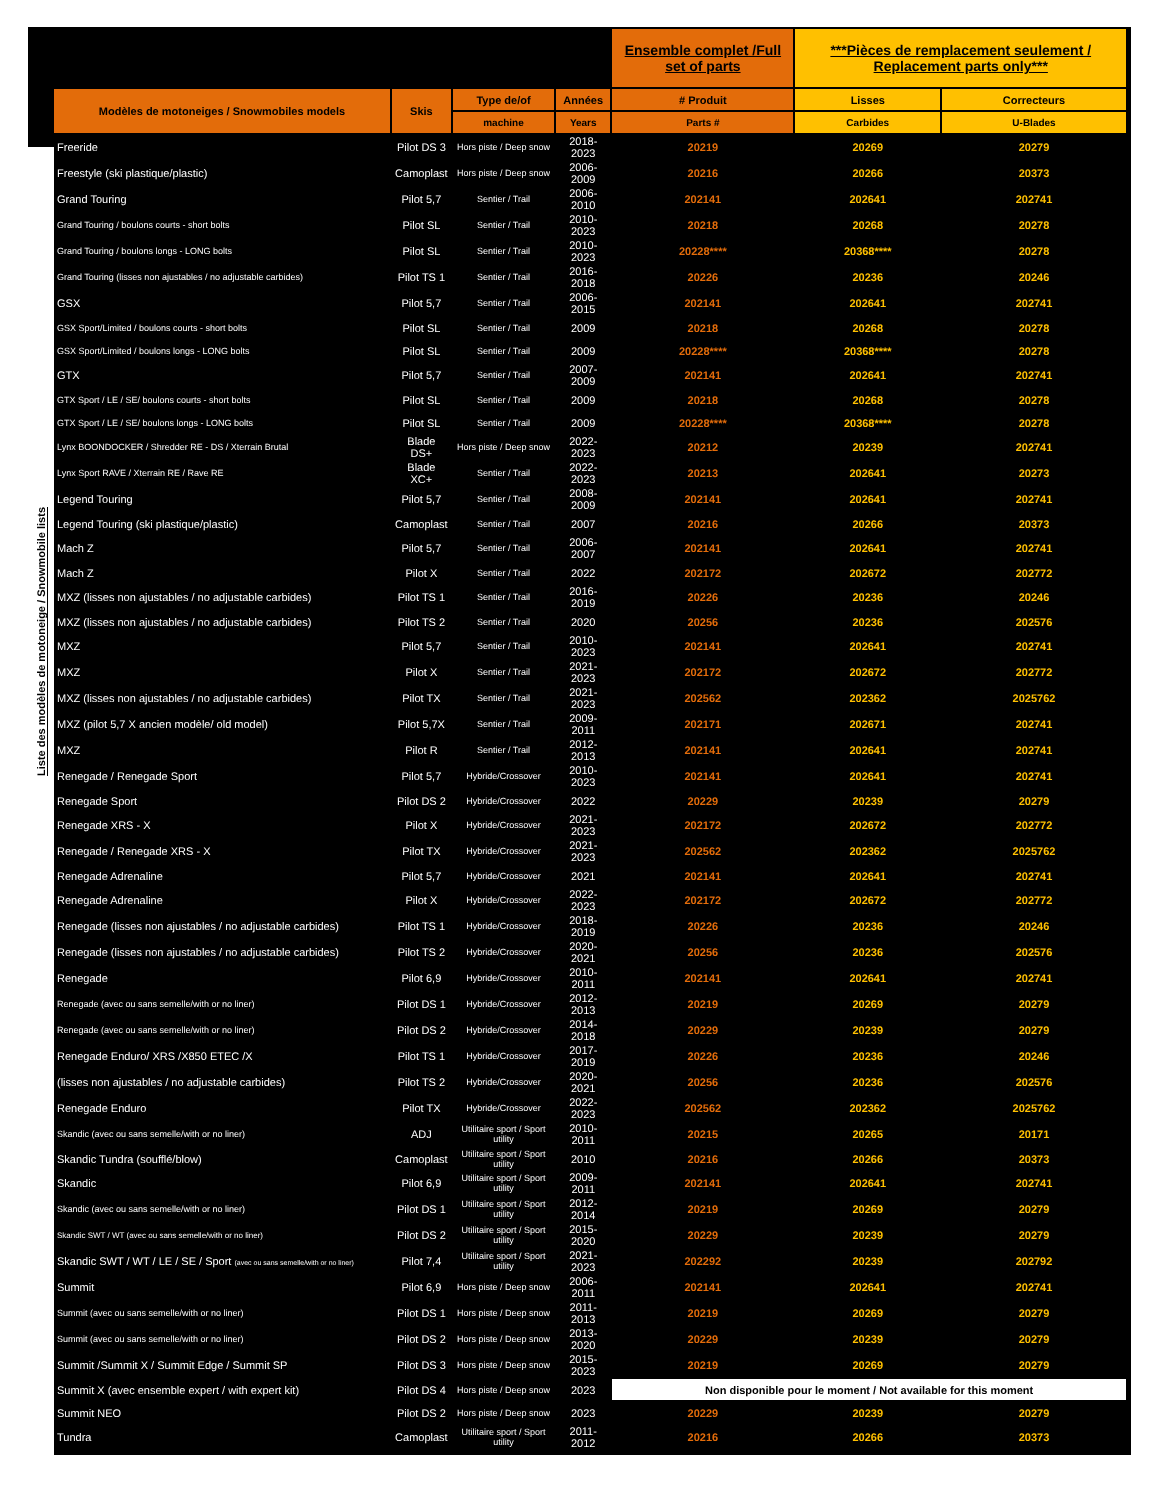Liste des modèles de motoneige / Snowmobile lists
| | | | | Ensemble complet /Full set of parts | ***Pièces de remplacement seulement / Replacement parts only*** | |
| --- | --- | --- | --- | --- | --- | --- |
| Modèles de motoneiges / Snowmobiles models | Skis | Type de/of | Années | # Produit | Lisses | Correcteurs |
| | | machine | Years | Parts # | Carbides | U-Blades |
| Freeride | Pilot DS 3 | Hors piste / Deep snow | 2018-2023 | 20219 | 20269 | 20279 |
| Freestyle (ski plastique/plastic) | Camoplast | Hors piste / Deep snow | 2006-2009 | 20216 | 20266 | 20373 |
| Grand Touring | Pilot 5,7 | Sentier / Trail | 2006-2010 | 202141 | 202641 | 202741 |
| Grand Touring / boulons courts - short bolts | Pilot SL | Sentier / Trail | 2010-2023 | 20218 | 20268 | 20278 |
| Grand Touring / boulons longs - LONG bolts | Pilot SL | Sentier / Trail | 2010-2023 | 20228**** | 20368**** | 20278 |
| Grand Touring (lisses non ajustables / no adjustable carbides) | Pilot TS 1 | Sentier / Trail | 2016-2018 | 20226 | 20236 | 20246 |
| GSX | Pilot 5,7 | Sentier / Trail | 2006-2015 | 202141 | 202641 | 202741 |
| GSX Sport/Limited / boulons courts - short bolts | Pilot SL | Sentier / Trail | 2009 | 20218 | 20268 | 20278 |
| GSX Sport/Limited / boulons longs - LONG bolts | Pilot SL | Sentier / Trail | 2009 | 20228**** | 20368**** | 20278 |
| GTX | Pilot 5,7 | Sentier / Trail | 2007-2009 | 202141 | 202641 | 202741 |
| GTX Sport / LE / SE/ boulons courts - short bolts | Pilot SL | Sentier / Trail | 2009 | 20218 | 20268 | 20278 |
| GTX Sport / LE / SE/ boulons longs - LONG bolts | Pilot SL | Sentier / Trail | 2009 | 20228**** | 20368**** | 20278 |
| Lynx BOONDOCKER / Shredder RE - DS / Xterrain Brutal | Blade DS+ | Hors piste / Deep snow | 2022-2023 | 20212 | 20239 | 202741 |
| Lynx Sport RAVE / Xterrain RE / Rave RE | Blade XC+ | Sentier / Trail | 2022-2023 | 20213 | 202641 | 20273 |
| Legend Touring | Pilot 5,7 | Sentier / Trail | 2008-2009 | 202141 | 202641 | 202741 |
| Legend Touring (ski plastique/plastic) | Camoplast | Sentier / Trail | 2007 | 20216 | 20266 | 20373 |
| Mach Z | Pilot 5,7 | Sentier / Trail | 2006-2007 | 202141 | 202641 | 202741 |
| Mach Z | Pilot X | Sentier / Trail | 2022 | 202172 | 202672 | 202772 |
| MXZ (lisses non ajustables / no adjustable carbides) | Pilot TS 1 | Sentier / Trail | 2016-2019 | 20226 | 20236 | 20246 |
| MXZ (lisses non ajustables / no adjustable carbides) | Pilot TS 2 | Sentier / Trail | 2020 | 20256 | 20236 | 202576 |
| MXZ | Pilot 5,7 | Sentier / Trail | 2010-2023 | 202141 | 202641 | 202741 |
| MXZ | Pilot X | Sentier / Trail | 2021-2023 | 202172 | 202672 | 202772 |
| MXZ (lisses non ajustables / no adjustable carbides) | Pilot TX | Sentier / Trail | 2021-2023 | 202562 | 202362 | 2025762 |
| MXZ (pilot 5,7 X ancien modèle/ old model) | Pilot 5,7X | Sentier / Trail | 2009-2011 | 202171 | 202671 | 202741 |
| MXZ | Pilot R | Sentier / Trail | 2012-2013 | 202141 | 202641 | 202741 |
| Renegade / Renegade Sport | Pilot 5,7 | Hybride/Crossover | 2010-2023 | 202141 | 202641 | 202741 |
| Renegade Sport | Pilot DS 2 | Hybride/Crossover | 2022 | 20229 | 20239 | 20279 |
| Renegade XRS - X | Pilot X | Hybride/Crossover | 2021-2023 | 202172 | 202672 | 202772 |
| Renegade / Renegade XRS - X | Pilot TX | Hybride/Crossover | 2021-2023 | 202562 | 202362 | 2025762 |
| Renegade Adrenaline | Pilot 5,7 | Hybride/Crossover | 2021 | 202141 | 202641 | 202741 |
| Renegade Adrenaline | Pilot X | Hybride/Crossover | 2022-2023 | 202172 | 202672 | 202772 |
| Renegade (lisses non ajustables / no adjustable carbides) | Pilot TS 1 | Hybride/Crossover | 2018-2019 | 20226 | 20236 | 20246 |
| Renegade (lisses non ajustables / no adjustable carbides) | Pilot TS 2 | Hybride/Crossover | 2020-2021 | 20256 | 20236 | 202576 |
| Renegade | Pilot 6,9 | Hybride/Crossover | 2010-2011 | 202141 | 202641 | 202741 |
| Renegade (avec ou sans semelle/with or no liner) | Pilot DS 1 | Hybride/Crossover | 2012-2013 | 20219 | 20269 | 20279 |
| Renegade (avec ou sans semelle/with or no liner) | Pilot DS 2 | Hybride/Crossover | 2014-2018 | 20229 | 20239 | 20279 |
| Renegade Enduro/ XRS /X850 ETEC /X | Pilot TS 1 | Hybride/Crossover | 2017-2019 | 20226 | 20236 | 20246 |
| (lisses non ajustables / no adjustable carbides) | Pilot TS 2 | Hybride/Crossover | 2020-2021 | 20256 | 20236 | 202576 |
| Renegade Enduro | Pilot TX | Hybride/Crossover | 2022-2023 | 202562 | 202362 | 2025762 |
| Skandic (avec ou sans semelle/with or no liner) | ADJ | Utilitaire sport / Sport utility | 2010-2011 | 20215 | 20265 | 20171 |
| Skandic Tundra (soufflé/blow) | Camoplast | Utilitaire sport / Sport utility | 2010 | 20216 | 20266 | 20373 |
| Skandic | Pilot 6,9 | Utilitaire sport / Sport utility | 2009-2011 | 202141 | 202641 | 202741 |
| Skandic (avec ou sans semelle/with or no liner) | Pilot DS 1 | Utilitaire sport / Sport utility | 2012-2014 | 20219 | 20269 | 20279 |
| Skandic SWT / WT (avec ou sans semelle/with or no liner) | Pilot DS 2 | Utilitaire sport / Sport utility | 2015-2020 | 20229 | 20239 | 20279 |
| Skandic SWT / WT / LE / SE / Sport (avec ou sans semelle/with or no liner) | Pilot 7,4 | Utilitaire sport / Sport utility | 2021-2023 | 202292 | 20239 | 202792 |
| Summit | Pilot 6,9 | Hors piste / Deep snow | 2006-2011 | 202141 | 202641 | 202741 |
| Summit (avec ou sans semelle/with or no liner) | Pilot DS 1 | Hors piste / Deep snow | 2011-2013 | 20219 | 20269 | 20279 |
| Summit (avec ou sans semelle/with or no liner) | Pilot DS 2 | Hors piste / Deep snow | 2013-2020 | 20229 | 20239 | 20279 |
| Summit /Summit X / Summit Edge / Summit SP | Pilot DS 3 | Hors piste / Deep snow | 2015-2023 | 20219 | 20269 | 20279 |
| Summit X (avec ensemble expert / with expert kit) | Pilot DS 4 | Hors piste / Deep snow | 2023 | Non disponible pour le moment / Not available for this moment | | |
| Summit NEO | Pilot DS 2 | Hors piste / Deep snow | 2023 | 20229 | 20239 | 20279 |
| Tundra | Camoplast | Utilitaire sport / Sport utility | 2011-2012 | 20216 | 20266 | 20373 |